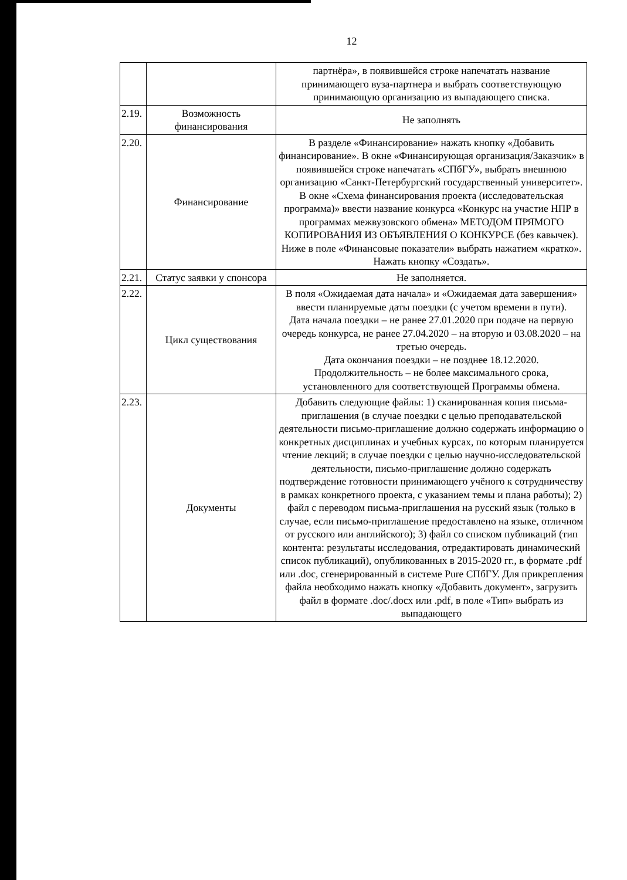12
| | | партнёра», в появившейся строке напечатать название принимающего вуза-партнера и выбрать соответствующую принимающую организацию из выпадающего списка. |
| 2.19. | Возможность финансирования | Не заполнять |
| 2.20. | Финансирование | В разделе «Финансирование» нажать кнопку «Добавить финансирование». В окне «Финансирующая организация/Заказчик» в появившейся строке напечатать «СПбГУ», выбрать внешнюю организацию «Санкт-Петербургский государственный университет». В окне «Схема финансирования проекта (исследовательская программа)» ввести название конкурса «Конкурс на участие НПР в программах межвузовского обмена» МЕТОДОМ ПРЯМОГО КОПИРОВАНИЯ ИЗ ОБЪЯВЛЕНИЯ О КОНКУРСЕ (без кавычек). Ниже в поле «Финансовые показатели» выбрать нажатием «кратко». Нажать кнопку «Создать». |
| 2.21. | Статус заявки у спонсора | Не заполняется. |
| 2.22. | Цикл существования | В поля «Ожидаемая дата начала» и «Ожидаемая дата завершения» ввести планируемые даты поездки (с учетом времени в пути). Дата начала поездки – не ранее 27.01.2020 при подаче на первую очередь конкурса, не ранее 27.04.2020 – на вторую и 03.08.2020 – на третью очередь. Дата окончания поездки – не позднее 18.12.2020. Продолжительность – не более максимального срока, установленного для соответствующей Программы обмена. |
| 2.23. | Документы | Добавить следующие файлы: 1) сканированная копия письма-приглашения (в случае поездки с целью преподавательской деятельности письмо-приглашение должно содержать информацию о конкретных дисциплинах и учебных курсах, по которым планируется чтение лекций; в случае поездки с целью научно-исследовательской деятельности, письмо-приглашение должно содержать подтверждение готовности принимающего учёного к сотрудничеству в рамках конкретного проекта, с указанием темы и плана работы); 2) файл с переводом письма-приглашения на русский язык (только в случае, если письмо-приглашение предоставлено на языке, отличном от русского или английского); 3) файл со списком публикаций (тип контента: результаты исследования, отредактировать динамический список публикаций), опубликованных в 2015-2020 гг., в формате .pdf или .doc, сгенерированный в системе Pure СПбГУ. Для прикрепления файла необходимо нажать кнопку «Добавить документ», загрузить файл в формате .doc/.docx или .pdf, в поле «Тип» выбрать из выпадающего |